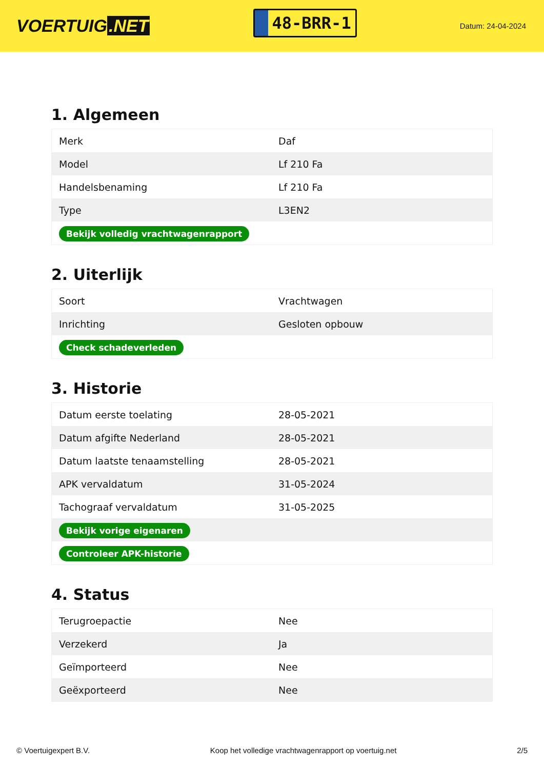VOERTUIG.NET
48-BRR-1
Datum: 24-04-2024
1. Algemeen
| Merk | Daf |
| Model | Lf 210 Fa |
| Handelsbenaming | Lf 210 Fa |
| Type | L3EN2 |
| Bekijk volledig vrachtwagenrapport | |
2. Uiterlijk
| Soort | Vrachtwagen |
| Inrichting | Gesloten opbouw |
| Check schadeverleden | |
3. Historie
| Datum eerste toelating | 28-05-2021 |
| Datum afgifte Nederland | 28-05-2021 |
| Datum laatste tenaamstelling | 28-05-2021 |
| APK vervaldatum | 31-05-2024 |
| Tachograaf vervaldatum | 31-05-2025 |
| Bekijk vorige eigenaren | |
| Controleer APK-historie | |
4. Status
| Terugroepactie | Nee |
| Verzekerd | Ja |
| Geïmporteerd | Nee |
| Geëxporteerd | Nee |
© Voertuigexpert B.V. Koop het volledige vrachtwagenrapport op voertuig.net 2/5